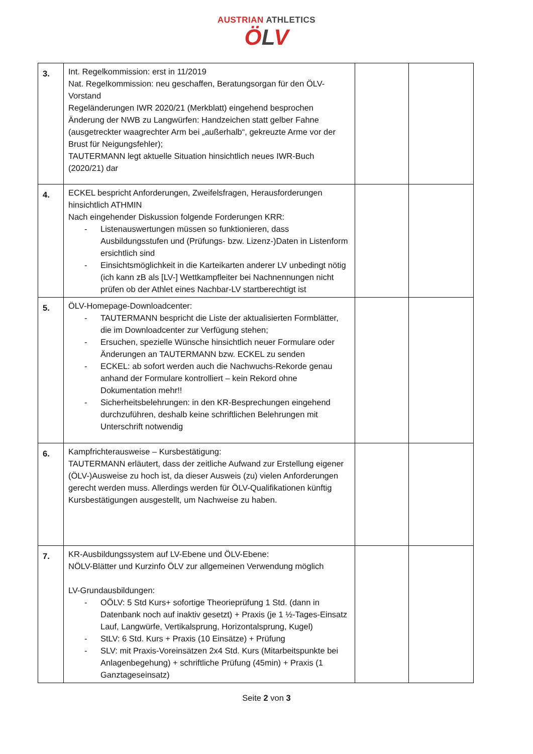AUSTRIAN ATHLETICS
ÖLV
| 3. | Int. Regelkommission: erst in 11/2019 Nat. Regelkommission: neu geschaffen, Beratungsorgan für den ÖLV-Vorstand Regeländerungen IWR 2020/21 (Merkblatt) eingehend besprochen Änderung der NWB zu Langwürfen: Handzeichen statt gelber Fahne (ausgetreckter waagrechter Arm bei „außerhalb“, gekreuzte Arme vor der Brust für Neigungsfehler); TAUTERMANN legt aktuelle Situation hinsichtlich neues IWR-Buch (2020/21) dar | | |
| 4. | ECKEL bespricht Anforderungen, Zweifelsfragen, Herausforderungen hinsichtlich ATHMIN Nach eingehender Diskussion folgende Forderungen KRR: - Listenauswertungen müssen so funktionieren, dass Ausbildungsstufen und (Prüfungs- bzw. Lizenz-)Daten in Listenform ersichtlich sind - Einsichtsmöglichkeit in die Karteikarten anderer LV unbedingt nötig (ich kann zB als [LV-] Wettkampfleiter bei Nachnennungen nicht prüfen ob der Athlet eines Nachbar-LV startberechtigt ist | | |
| 5. | ÖLV-Homepage-Downloadcenter: - TAUTERMANN bespricht die Liste der aktualisierten Formblätter, die im Downloadcenter zur Verfügung stehen; - Ersuchen, spezielle Wünsche hinsichtlich neuer Formulare oder Änderungen an TAUTERMANN bzw. ECKEL zu senden - ECKEL: ab sofort werden auch die Nachwuchs-Rekorde genau anhand der Formulare kontrolliert – kein Rekord ohne Dokumentation mehr!! - Sicherheitsbelehrungen: in den KR-Besprechungen eingehend durchzuführen, deshalb keine schriftlichen Belehrungen mit Unterschrift notwendig | | |
| 6. | Kampfrichterausweise – Kursbestätigung: TAUTERMANN erläutert, dass der zeitliche Aufwand zur Erstellung eigener (ÖLV-)Ausweise zu hoch ist, da dieser Ausweis (zu) vielen Anforderungen gerecht werden muss. Allerdings werden für ÖLV-Qualifikationen künftig Kursbestätigungen ausgestellt, um Nachweise zu haben. | | |
| 7. | KR-Ausbildungssystem auf LV-Ebene und ÖLV-Ebene: NÖLV-Blätter und Kurzinfo ÖLV zur allgemeinen Verwendung möglich LV-Grundausbildungen: - OÖLV: 5 Std Kurs+ sofortige Theorieprüfung 1 Std. (dann in Datenbank noch auf inaktiv gesetzt) + Praxis (je 1 ½-Tages-Einsatz Lauf, Langwürfe, Vertikalsprung, Horizontalsprung, Kugel) - StLV: 6 Std. Kurs + Praxis (10 Einsätze) + Prüfung - SLV: mit Praxis-Voreinsätzen 2x4 Std. Kurs (Mitarbeitspunkte bei Anlagenbegehung) + schriftliche Prüfung (45min) + Praxis (1 Ganztageseinsatz) | | |
Seite 2 von 3